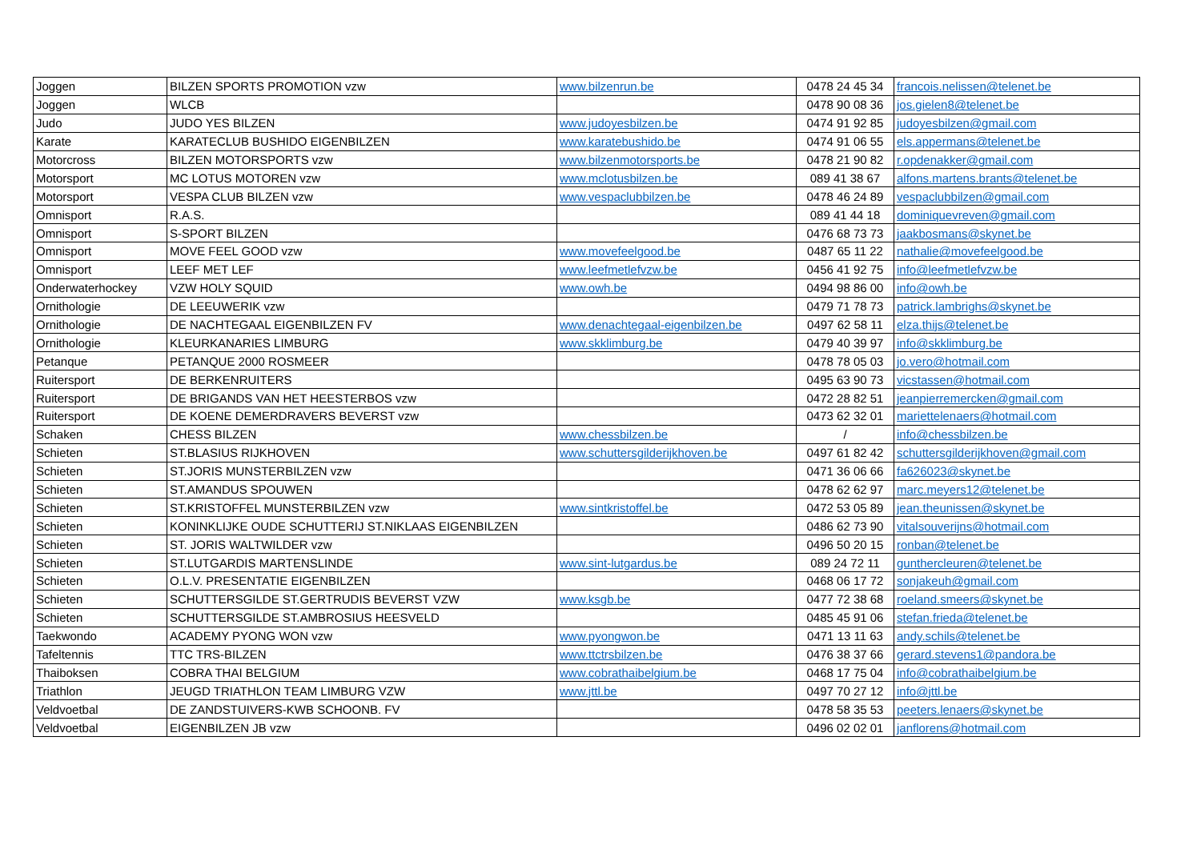| Joggen | BILZEN SPORTS PROMOTION vzw | www.bilzenrun.be | 0478 24 45 34 | francois.nelissen@telenet.be |
| Joggen | WLCB | | 0478 90 08 36 | jos.gielen8@telenet.be |
| Judo | JUDO YES BILZEN | www.judoyesbilzen.be | 0474 91 92 85 | judoyesbilzen@gmail.com |
| Karate | KARATECLUB BUSHIDO EIGENBILZEN | www.karatebushido.be | 0474 91 06 55 | els.appermans@telenet.be |
| Motorcross | BILZEN MOTORSPORTS vzw | www.bilzenmotorsports.be | 0478 21 90 82 | r.opdenakker@gmail.com |
| Motorsport | MC LOTUS MOTOREN vzw | www.mclotusbilzen.be | 089 41 38 67 | alfons.martens.brants@telenet.be |
| Motorsport | VESPA CLUB BILZEN vzw | www.vespaclubbilzen.be | 0478 46 24 89 | vespaclubbilzen@gmail.com |
| Omnisport | R.A.S. | | 089 41 44 18 | dominiquevreven@gmail.com |
| Omnisport | S-SPORT BILZEN | | 0476 68 73 73 | jaakbosmans@skynet.be |
| Omnisport | MOVE FEEL GOOD vzw | www.movefeelgood.be | 0487 65 11 22 | nathalie@movefeelgood.be |
| Omnisport | LEEF MET LEF | www.leefmetlefvzw.be | 0456 41 92 75 | info@leefmetlefvzw.be |
| Onderwaterhockey | VZW HOLY SQUID | www.owh.be | 0494 98 86 00 | info@owh.be |
| Ornithologie | DE LEEUWERIK vzw | | 0479 71 78 73 | patrick.lambrighs@skynet.be |
| Ornithologie | DE NACHTEGAAL EIGENBILZEN FV | www.denachtegaal-eigenbilzen.be | 0497 62 58 11 | elza.thijs@telenet.be |
| Ornithologie | KLEURKANARIES LIMBURG | www.skklimburg.be | 0479 40 39 97 | info@skklimburg.be |
| Petanque | PETANQUE 2000 ROSMEER | | 0478 78 05 03 | jo.vero@hotmail.com |
| Ruitersport | DE BERKENRUITERS | | 0495 63 90 73 | vicstassen@hotmail.com |
| Ruitersport | DE BRIGANDS VAN HET HEESTERBOS vzw | | 0472 28 82 51 | jeanpierremercken@gmail.com |
| Ruitersport | DE KOENE DEMERDRAVERS BEVERST vzw | | 0473 62 32 01 | mariettelenaers@hotmail.com |
| Schaken | CHESS BILZEN | www.chessbilzen.be | / | info@chessbilzen.be |
| Schieten | ST.BLASIUS RIJKHOVEN | www.schuttersgilderijkhoven.be | 0497 61 82 42 | schuttersgilderijkhoven@gmail.com |
| Schieten | ST.JORIS MUNSTERBILZEN vzw | | 0471 36 06 66 | fa626023@skynet.be |
| Schieten | ST.AMANDUS SPOUWEN | | 0478 62 62 97 | marc.meyers12@telenet.be |
| Schieten | ST.KRISTOFFEL MUNSTERBILZEN vzw | www.sintkristoffel.be | 0472 53 05 89 | jean.theunissen@skynet.be |
| Schieten | KONINKLIJKE OUDE SCHUTTERIJ ST.NIKLAAS EIGENBILZEN | | 0486 62 73 90 | vitalsouverijns@hotmail.com |
| Schieten | ST. JORIS WALTWILDER vzw | | 0496 50 20 15 | ronban@telenet.be |
| Schieten | ST.LUTGARDIS MARTENSLINDE | www.sint-lutgardus.be | 089 24 72 11 | gunthercleuren@telenet.be |
| Schieten | O.L.V. PRESENTATIE EIGENBILZEN | | 0468 06 17 72 | sonjakeuh@gmail.com |
| Schieten | SCHUTTERSGILDE ST.GERTRUDIS BEVERST VZW | www.ksgb.be | 0477 72 38 68 | roeland.smeers@skynet.be |
| Schieten | SCHUTTERSGILDE ST.AMBROSIUS HEESVELD | | 0485 45 91 06 | stefan.frieda@telenet.be |
| Taekwondo | ACADEMY PYONG WON vzw | www.pyongwon.be | 0471 13 11 63 | andy.schils@telenet.be |
| Tafeltennis | TTC TRS-BILZEN | www.ttctrsbilzen.be | 0476 38 37 66 | gerard.stevens1@pandora.be |
| Thaiboksen | COBRA THAI BELGIUM | www.cobrathaibelgium.be | 0468 17 75 04 | info@cobrathaibelgium.be |
| Triathlon | JEUGD TRIATHLON TEAM LIMBURG VZW | www.jttl.be | 0497 70 27 12 | info@jttl.be |
| Veldvoetbal | DE ZANDSTUIVERS-KWB SCHOONB. FV | | 0478 58 35 53 | peeters.lenaers@skynet.be |
| Veldvoetbal | EIGENBILZEN JB vzw | | 0496 02 02 01 | janflorens@hotmail.com |